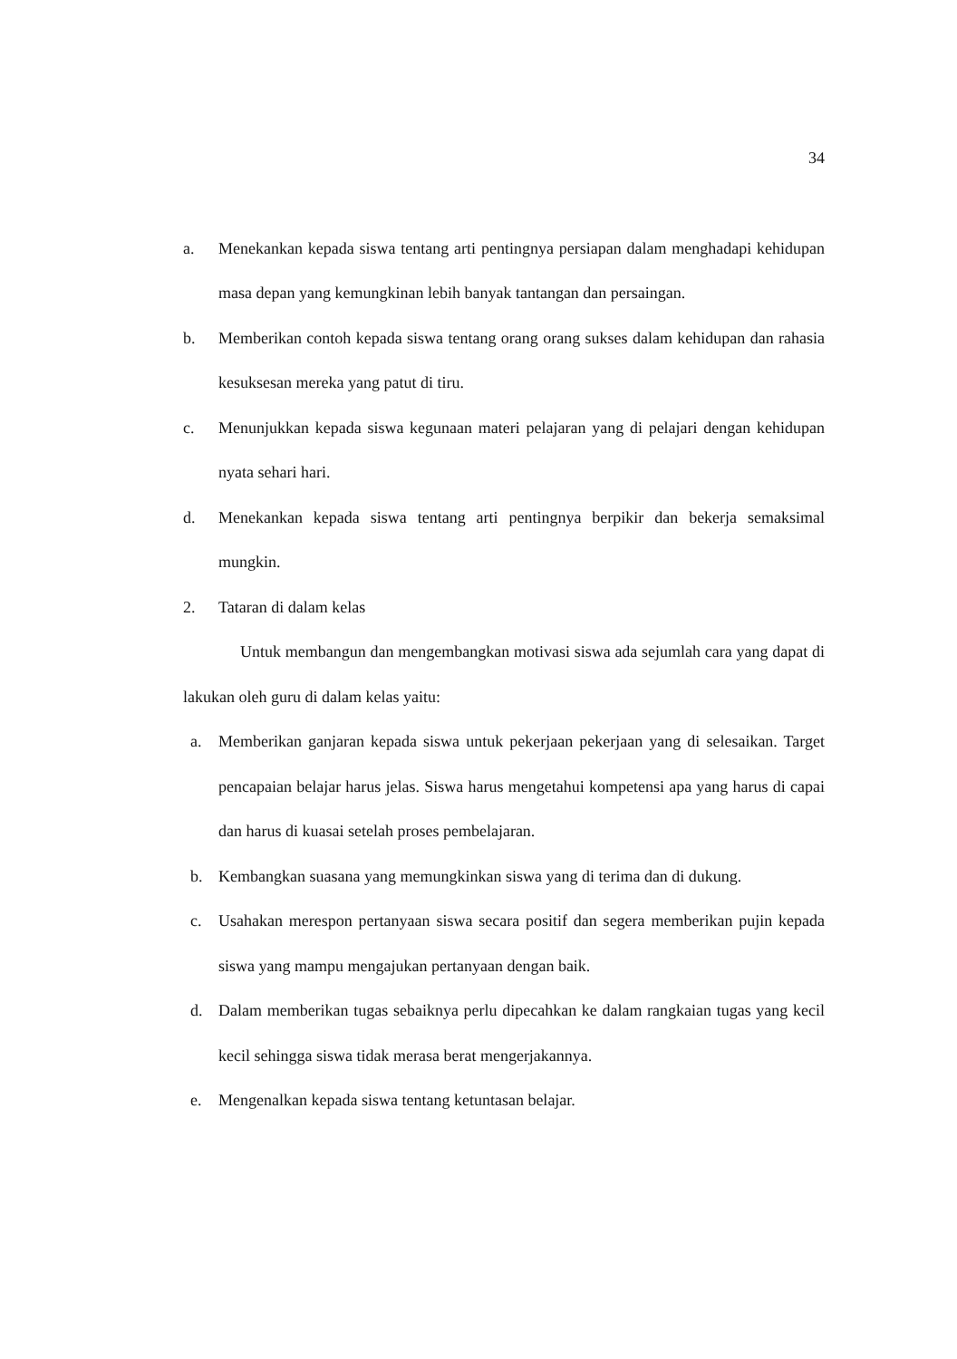34
a. Menekankan kepada siswa tentang arti pentingnya persiapan dalam menghadapi kehidupan masa depan yang kemungkinan lebih banyak tantangan dan persaingan.
b. Memberikan contoh kepada siswa tentang orang orang sukses dalam kehidupan dan rahasia kesuksesan mereka yang patut di tiru.
c. Menunjukkan kepada siswa kegunaan materi pelajaran yang di pelajari dengan kehidupan nyata sehari hari.
d. Menekankan kepada siswa tentang arti pentingnya berpikir dan bekerja semaksimal mungkin.
2. Tataran di dalam kelas
Untuk membangun dan mengembangkan motivasi siswa ada sejumlah cara yang dapat di lakukan oleh guru di dalam kelas yaitu:
a. Memberikan ganjaran kepada siswa untuk pekerjaan pekerjaan yang di selesaikan. Target pencapaian belajar harus jelas. Siswa harus mengetahui kompetensi apa yang harus di capai dan harus di kuasai setelah proses pembelajaran.
b. Kembangkan suasana yang memungkinkan siswa yang di terima dan di dukung.
c. Usahakan merespon pertanyaan siswa secara positif dan segera memberikan pujin kepada siswa yang mampu mengajukan pertanyaan dengan baik.
d. Dalam memberikan tugas sebaiknya perlu dipecahkan ke dalam rangkaian tugas yang kecil kecil sehingga siswa tidak merasa berat mengerjakannya.
e. Mengenalkan kepada siswa tentang ketuntasan belajar.